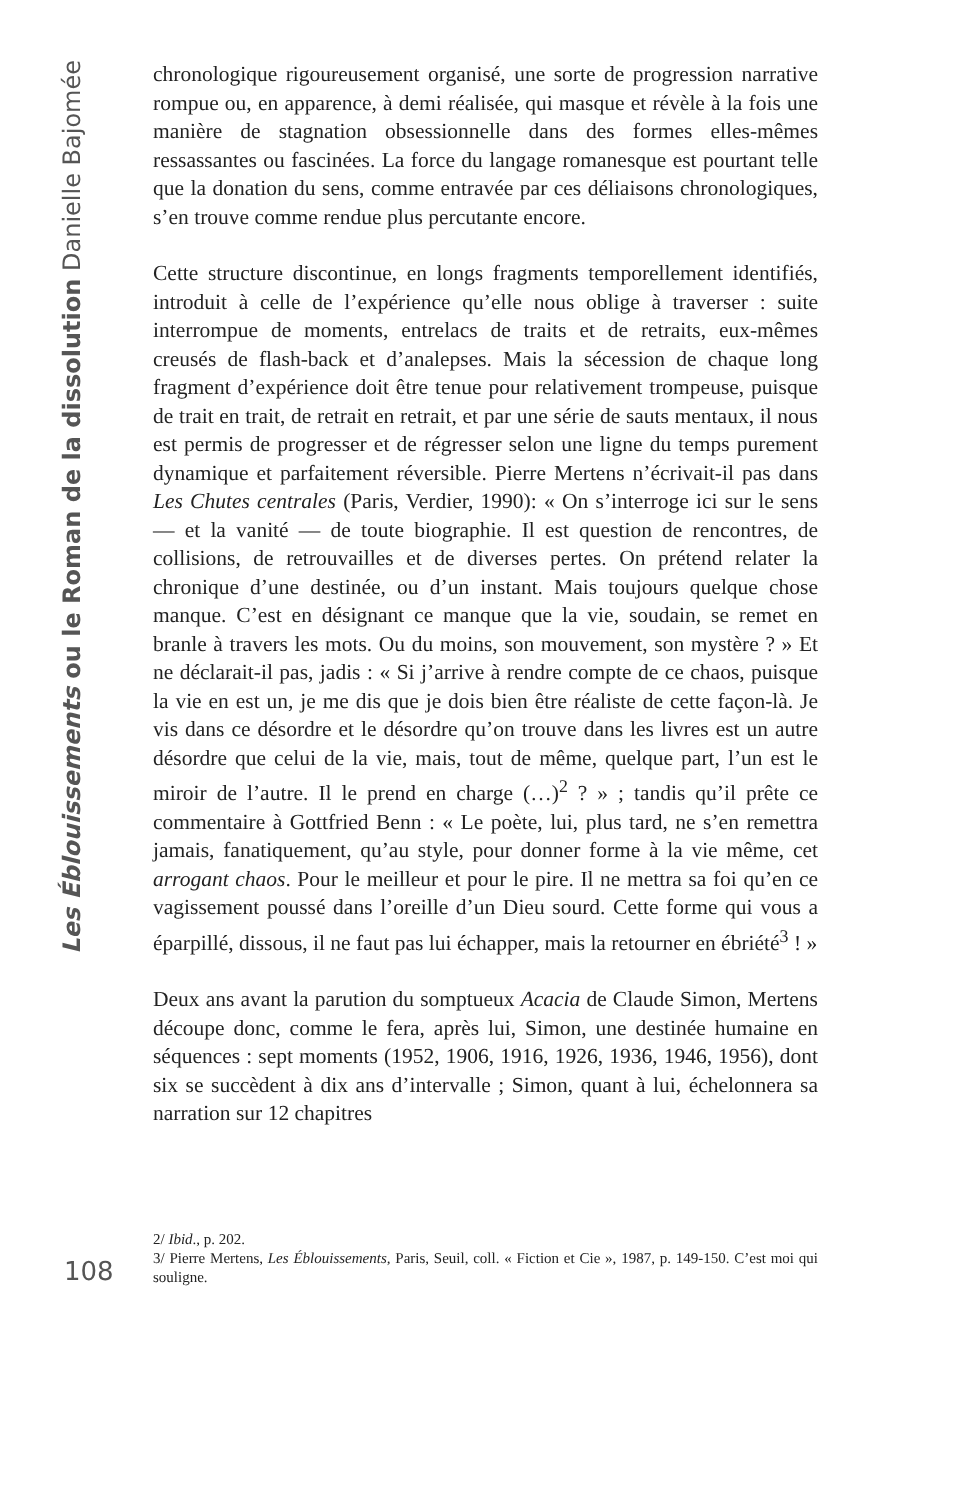Les Éblouissements ou le Roman de la dissolution Danielle Bajomée
chronologique rigoureusement organisé, une sorte de progression narrative rompue ou, en apparence, à demi réalisée, qui masque et révèle à la fois une manière de stagnation obsessionnelle dans des formes elles-mêmes ressassantes ou fascinées. La force du langage romanesque est pourtant telle que la donation du sens, comme entravée par ces déliaisons chronologiques, s’en trouve comme rendue plus percutante encore.
Cette structure discontinue, en longs fragments temporellement identifiés, introduit à celle de l’expérience qu’elle nous oblige à traverser : suite interrompue de moments, entrelacs de traits et de retraits, eux-mêmes creusés de flash-back et d’analepses. Mais la sécession de chaque long fragment d’expérience doit être tenue pour relativement trompeuse, puisque de trait en trait, de retrait en retrait, et par une série de sauts mentaux, il nous est permis de progresser et de régresser selon une ligne du temps purement dynamique et parfaitement réversible. Pierre Mertens n’écrivait-il pas dans Les Chutes centrales (Paris, Verdier, 1990): « On s’interroge ici sur le sens — et la vanité — de toute biographie. Il est question de rencontres, de collisions, de retrouvailles et de diverses pertes. On prétend relater la chronique d’une destinée, ou d’un instant. Mais toujours quelque chose manque. C’est en désignant ce manque que la vie, soudain, se remet en branle à travers les mots. Ou du moins, son mouvement, son mystère ? » Et ne déclarait-il pas, jadis : « Si j’arrive à rendre compte de ce chaos, puisque la vie en est un, je me dis que je dois bien être réaliste de cette façon-là. Je vis dans ce désordre et le désordre qu’on trouve dans les livres est un autre désordre que celui de la vie, mais, tout de même, quelque part, l’un est le miroir de l’autre. Il le prend en charge (…)<sup>2</sup> ? » ; tandis qu’il prête ce commentaire à Gottfried Benn : « Le poète, lui, plus tard, ne s’en remettra jamais, fanatiquement, qu’au style, pour donner forme à la vie même, cet arrogant chaos. Pour le meilleur et pour le pire. Il ne mettra sa foi qu’en ce vagissement poussé dans l’oreille d’un Dieu sourd. Cette forme qui vous a éparpillé, dissous, il ne faut pas lui échapper, mais la retourner en ébriété<sup>3</sup> ! »
Deux ans avant la parution du somptueux Acacia de Claude Simon, Mertens découpe donc, comme le fera, après lui, Simon, une destinée humaine en séquences : sept moments (1952, 1906, 1916, 1926, 1936, 1946, 1956), dont six se succèdent à dix ans d’intervalle ; Simon, quant à lui, échelonnera sa narration sur 12 chapitres
108
2/ Ibid., p. 202.
3/ Pierre Mertens, Les Éblouissements, Paris, Seuil, coll. « Fiction et Cie », 1987, p. 149-150. C’est moi qui souligne.